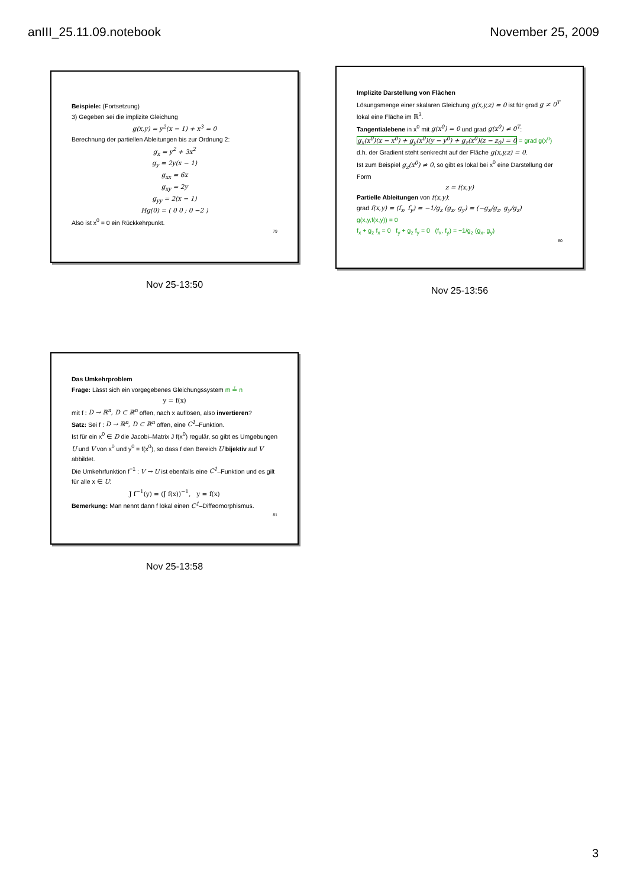anIII_25.11.09.notebook November 25, 2009
Beispiele: (Fortsetzung)
3) Gegeben sei die implizite Gleichung
g(x,y) = y<sup>2</sup>(x − 1) + x<sup>3</sup> = 0
Berechnung der partiellen Ableitungen bis zur Ordnung 2:
g<sub>x</sub> = y<sup>2</sup> + 3x<sup>2</sup>
g<sub>y</sub> = 2y(x − 1)
g<sub>xx</sub> = 6x
g<sub>xy</sub> = 2y
g<sub>yy</sub> = 2(x − 1)
Hg(0) = ( 0 0 ; 0 −2 )
Also ist x<sup>0</sup> = 0 ein Rückkehrpunkt.
79
Nov 25-13:50
Implizite Darstellung von Flächen
Lösungsmenge einer skalaren Gleichung g(x,y,z) = 0 ist für grad g ≠ 0<sup>T</sup> lokal eine Fläche im ℝ<sup>3</sup>.
Tangentialebene in x<sup>0</sup> mit g(x<sup>0</sup>) = 0 und grad g(x<sup>0</sup>) ≠ 0<sup>T</sup>:
g<sub>x</sub>(x<sup>0</sup>)(x − x<sup>0</sup>) + g<sub>y</sub>(x<sup>0</sup>)(y − y<sup>0</sup>) + g<sub>z</sub>(x<sup>0</sup>)(z − z<sub>0</sub>) = 0 = grad g(x<sup>0</sup>)
d.h. der Gradient steht senkrecht auf der Fläche g(x,y,z) = 0.
Ist zum Beispiel g<sub>z</sub>(x<sup>0</sup>) ≠ 0, so gibt es lokal bei x<sup>0</sup> eine Darstellung der Form
z = f(x,y)
Partielle Ableitungen von f(x,y):
grad f(x,y) = (f<sub>x</sub>, f<sub>y</sub>) = −1/g<sub>z</sub> (g<sub>x</sub>, g<sub>y</sub>) = (−g<sub>x</sub>/g<sub>z</sub>, g<sub>y</sub>/g<sub>z</sub>)
g(x,y,f(x,y)) = 0
f<sub>x</sub> + g<sub>z</sub> f<sub>x</sub> = 0 f<sub>y</sub> + g<sub>z</sub> f<sub>y</sub> = 0 (f<sub>x</sub>, f<sub>y</sub>) = −1/g<sub>z</sub> (g<sub>x</sub>, g<sub>y</sub>)
80
Nov 25-13:56
Das Umkehrproblem
Frage: Lässt sich ein vorgegebenes Gleichungssystem m ≟ n
y = f(x)
mit f : D → ℝ<sup>n</sup>, D ⊂ ℝ<sup>n</sup> offen, nach x auflösen, also invertieren?
Satz: Sei f : D → ℝ<sup>n</sup>, D ⊂ ℝ<sup>n</sup> offen, eine C<sup>1</sup>–Funktion.
Ist für ein x<sup>0</sup> ∈ D die Jacobi–Matrix J f(x<sup>0</sup>) regulär, so gibt es Umgebungen U und V von x<sup>0</sup> und y<sup>0</sup> = f(x<sup>0</sup>), so dass f den Bereich U bijektiv auf V abbildet.
Die Umkehrfunktion f<sup>−1</sup> : V → U ist ebenfalls eine C<sup>1</sup>–Funktion und es gilt für alle x ∈ U:
J f<sup>−1</sup>(y) = (J f(x))<sup>−1</sup>, y = f(x)
Bemerkung: Man nennt dann f lokal einen C<sup>1</sup>–Diffeomorphismus.
81
Nov 25-13:58
3